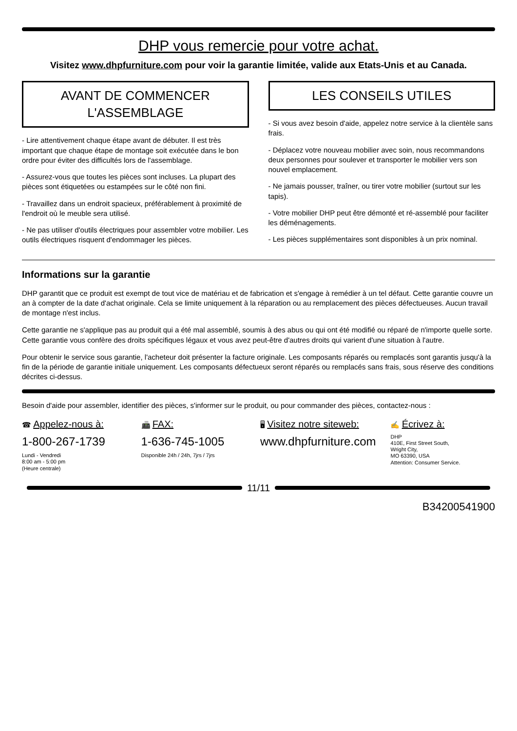DHP vous remercie pour votre achat.
Visitez www.dhpfurniture.com pour voir la garantie limitée, valide aux Etats-Unis et au Canada.
AVANT DE COMMENCER L'ASSEMBLAGE
- Lire attentivement chaque étape avant de débuter. Il est très important que chaque étape de montage soit exécutée dans le bon ordre pour éviter des difficultés lors de l'assemblage.
- Assurez-vous que toutes les pièces sont incluses. La plupart des pièces sont étiquetées ou estampées sur le côté non fini.
- Travaillez dans un endroit spacieux, préférablement à proximité de l'endroit où le meuble sera utilisé.
- Ne pas utiliser d'outils électriques pour assembler votre mobilier. Les outils électriques risquent d'endommager les pièces.
LES CONSEILS UTILES
- Si vous avez besoin d'aide, appelez notre service à la clientèle sans frais.
- Déplacez votre nouveau mobilier avec soin, nous recommandons deux personnes pour soulever et transporter le mobilier vers son nouvel emplacement.
- Ne jamais pousser, traîner, ou tirer votre mobilier (surtout sur les tapis).
- Votre mobilier DHP peut être démonté et ré-assemblé pour faciliter les déménagements.
- Les pièces supplémentaires sont disponibles à un prix nominal.
Informations sur la garantie
DHP garantit que ce produit est exempt de tout vice de matériau et de fabrication et s'engage à remédier à un tel défaut. Cette garantie couvre un an à compter de la date d'achat originale. Cela se limite uniquement à la réparation ou au remplacement des pièces défectueuses. Aucun travail de montage n'est inclus.
Cette garantie ne s'applique pas au produit qui a été mal assemblé, soumis à des abus ou qui ont été modifié ou réparé de n'importe quelle sorte. Cette garantie vous confère des droits spécifiques légaux et vous avez peut-être d'autres droits qui varient d'une situation à l'autre.
Pour obtenir le service sous garantie, l'acheteur doit présenter la facture originale. Les composants réparés ou remplacés sont garantis jusqu'à la fin de la période de garantie initiale uniquement. Les composants défectueux seront réparés ou remplacés sans frais, sous réserve des conditions décrites ci-dessus.
Besoin d'aide pour assembler, identifier des pièces, s'informer sur le produit, ou pour commander des pièces, contactez-nous :
☎ Appelez-nous à:
1-800-267-1739
Lundi - Vendredi
8:00 am - 5:00 pm
(Heure centrale)
📠 FAX:
1-636-745-1005
Disponible 24h / 24h, 7jrs / 7jrs
🖥 Visitez notre siteweb:
www.dhpfurniture.com
✍ Écrivez à:
DHP
410E, First Street South,
Wright City,
MO 63390, USA
Attention: Consumer Service.
11/11
B34200541900